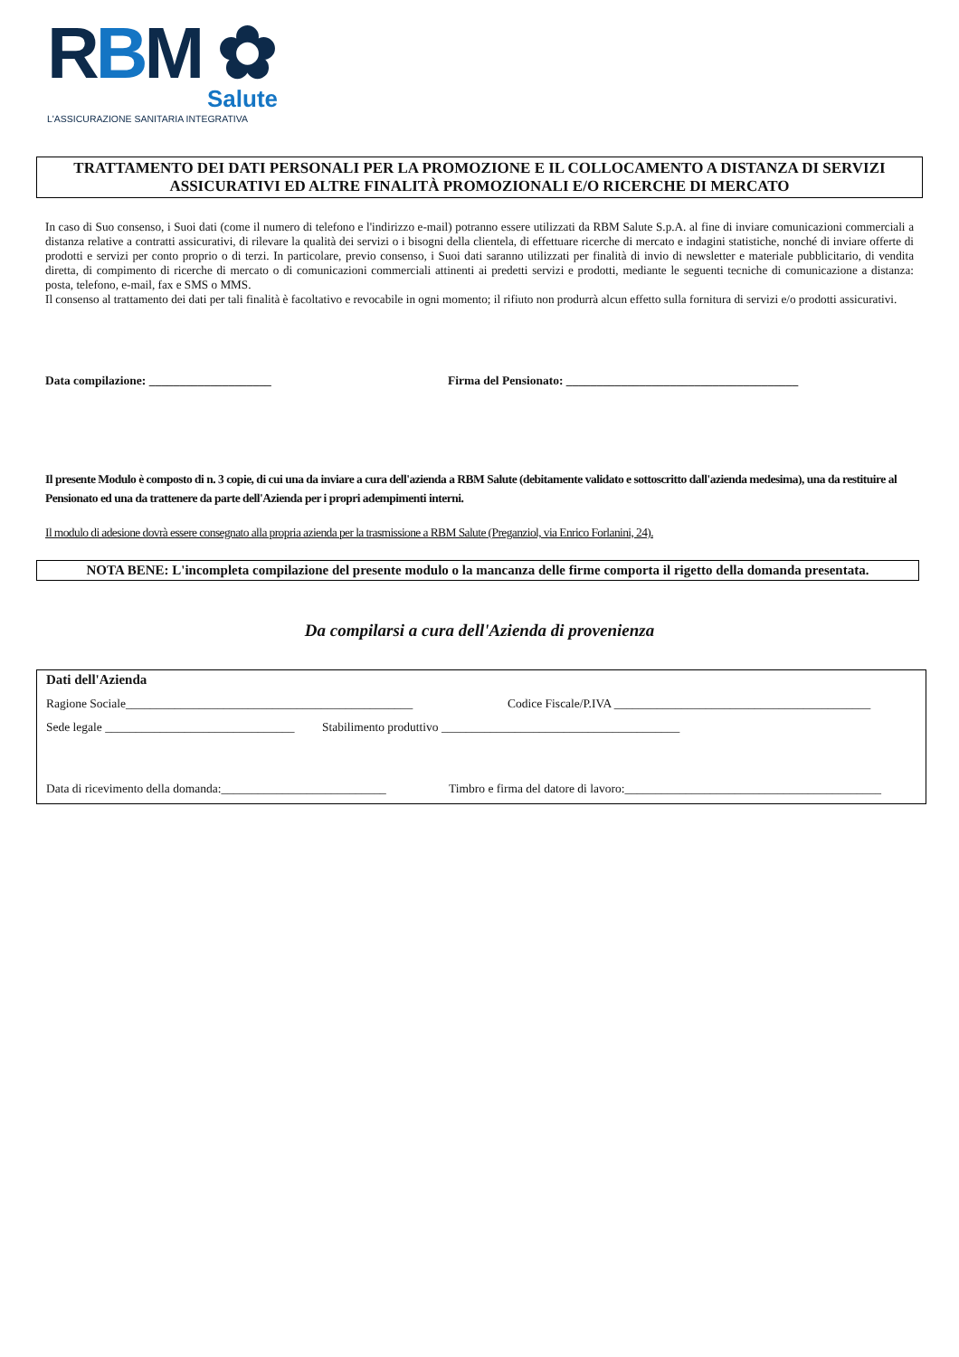RBM ✿
Salute
L'ASSICURAZIONE SANITARIA INTEGRATIVA
TRATTAMENTO DEI DATI PERSONALI PER LA PROMOZIONE E IL COLLOCAMENTO A DISTANZA DI SERVIZI ASSICURATIVI ED ALTRE FINALITÀ PROMOZIONALI E/O RICERCHE DI MERCATO
In caso di Suo consenso, i Suoi dati (come il numero di telefono e l'indirizzo e-mail) potranno essere utilizzati da RBM Salute S.p.A. al fine di inviare comunicazioni commerciali a distanza relative a contratti assicurativi, di rilevare la qualità dei servizi o i bisogni della clientela, di effettuare ricerche di mercato e indagini statistiche, nonché di inviare offerte di prodotti e servizi per conto proprio o di terzi. In particolare, previo consenso, i Suoi dati saranno utilizzati per finalità di invio di newsletter e materiale pubblicitario, di vendita diretta, di compimento di ricerche di mercato o di comunicazioni commerciali attinenti ai predetti servizi e prodotti, mediante le seguenti tecniche di comunicazione a distanza: posta, telefono, e-mail, fax e SMS o MMS.
Il consenso al trattamento dei dati per tali finalità è facoltativo e revocabile in ogni momento; il rifiuto non produrrà alcun effetto sulla fornitura di servizi e/o prodotti assicurativi.
Data compilazione: ____________________ Firma del Pensionato: ______________________________________
Il presente Modulo è composto di n. 3 copie, di cui una da inviare a cura dell'azienda a RBM Salute (debitamente validato e sottoscritto dall'azienda medesima), una da restituire al Pensionato ed una da trattenere da parte dell'Azienda per i propri adempimenti interni.
Il modulo di adesione dovrà essere consegnato alla propria azienda per la trasmissione a RBM Salute (Preganziol, via Enrico Forlanini, 24).
NOTA BENE: L'incompleta compilazione del presente modulo o la mancanza delle firme comporta il rigetto della domanda presentata.
Da compilarsi a cura dell'Azienda di provenienza
Dati dell'Azienda
Ragione Sociale_______________________________________________ Codice Fiscale/P.IVA __________________________________________
Sede legale _______________________________
Stabilimento produttivo _______________________________________
Data di ricevimento della domanda:___________________________
Timbro e firma del datore di lavoro:__________________________________________